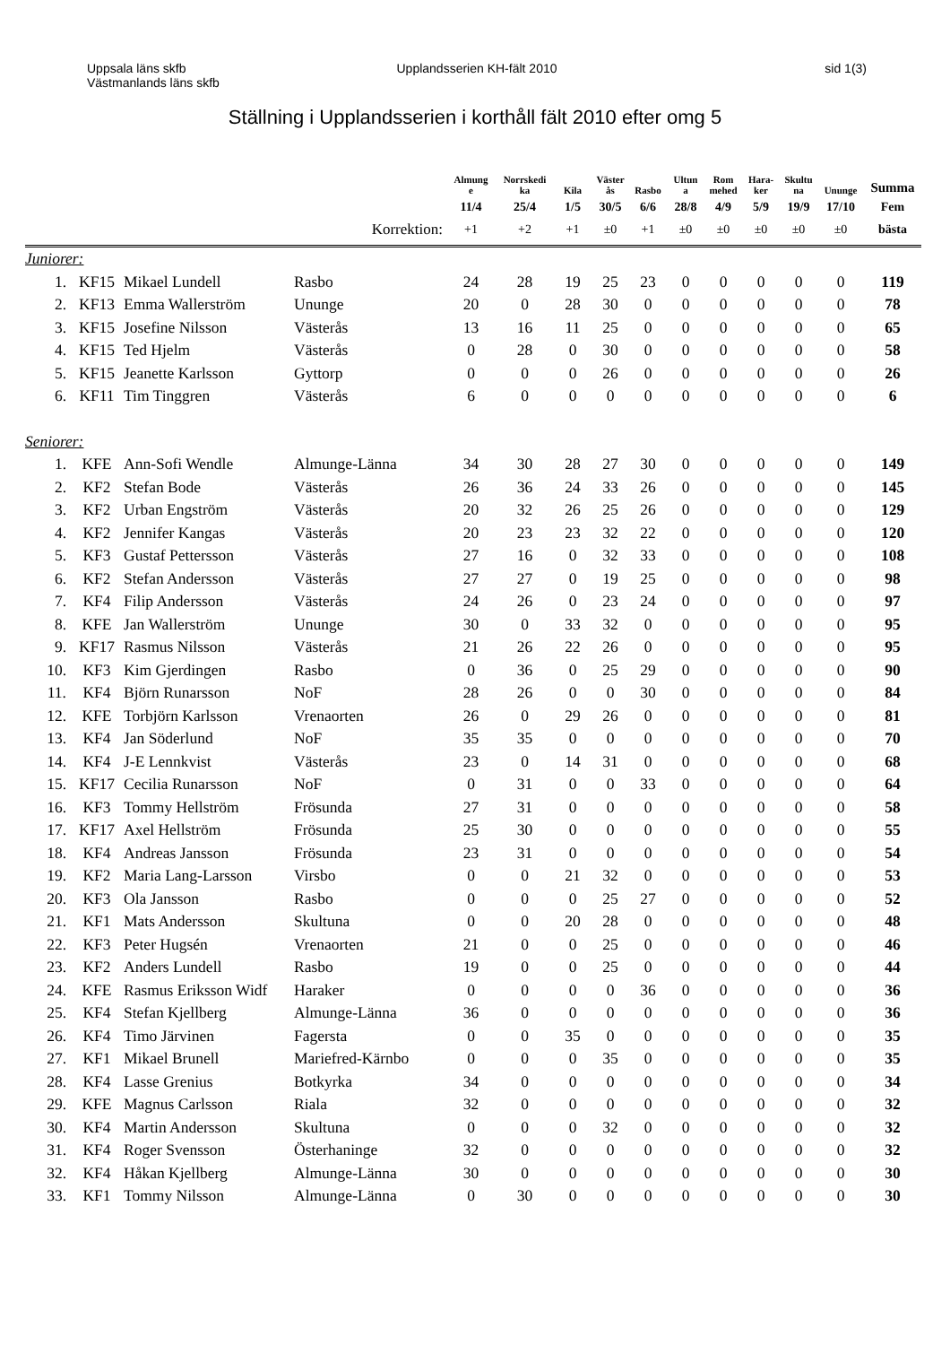Uppsala läns skfb
Västmanlands läns skfb
Upplandsserien KH-fält 2010 sid 1(3)
Ställning i Upplandsserien i korthåll fält 2010 efter omg 5
| | | | | Almung e | Norrskedi ka | Kila | Väster ås | Rasbo | Ultun a | Rom mehed | Hara- ker | Skultu na | Ununge | Summa |
| --- | --- | --- | --- | --- | --- | --- | --- | --- | --- | --- | --- | --- | --- | --- |
| | | | | 11/4 | 25/4 | 1/5 | 30/5 | 6/6 | 28/8 | 4/9 | 5/9 | 19/9 | 17/10 | Fem |
| | | | Korrektion: | +1 | +2 | +1 | ±0 | +1 | ±0 | ±0 | ±0 | ±0 | ±0 | bästa |
| Juniorer: | | | | | | | | | | | | | | |
| 1. | KF15 | Mikael Lundell | Rasbo | 24 | 28 | 19 | 25 | 23 | 0 | 0 | 0 | 0 | 0 | 119 |
| 2. | KF13 | Emma Wallerström | Ununge | 20 | 0 | 28 | 30 | 0 | 0 | 0 | 0 | 0 | 0 | 78 |
| 3. | KF15 | Josefine Nilsson | Västerås | 13 | 16 | 11 | 25 | 0 | 0 | 0 | 0 | 0 | 0 | 65 |
| 4. | KF15 | Ted Hjelm | Västerås | 0 | 28 | 0 | 30 | 0 | 0 | 0 | 0 | 0 | 0 | 58 |
| 5. | KF15 | Jeanette Karlsson | Gyttorp | 0 | 0 | 0 | 26 | 0 | 0 | 0 | 0 | 0 | 0 | 26 |
| 6. | KF11 | Tim Tinggren | Västerås | 6 | 0 | 0 | 0 | 0 | 0 | 0 | 0 | 0 | 0 | 6 |
| Seniorer: | | | | | | | | | | | | | | |
| 1. | KFE | Ann-Sofi Wendle | Almunge-Länna | 34 | 30 | 28 | 27 | 30 | 0 | 0 | 0 | 0 | 0 | 149 |
| 2. | KF2 | Stefan Bode | Västerås | 26 | 36 | 24 | 33 | 26 | 0 | 0 | 0 | 0 | 0 | 145 |
| 3. | KF2 | Urban Engström | Västerås | 20 | 32 | 26 | 25 | 26 | 0 | 0 | 0 | 0 | 0 | 129 |
| 4. | KF2 | Jennifer Kangas | Västerås | 20 | 23 | 23 | 32 | 22 | 0 | 0 | 0 | 0 | 0 | 120 |
| 5. | KF3 | Gustaf Pettersson | Västerås | 27 | 16 | 0 | 32 | 33 | 0 | 0 | 0 | 0 | 0 | 108 |
| 6. | KF2 | Stefan Andersson | Västerås | 27 | 27 | 0 | 19 | 25 | 0 | 0 | 0 | 0 | 0 | 98 |
| 7. | KF4 | Filip Andersson | Västerås | 24 | 26 | 0 | 23 | 24 | 0 | 0 | 0 | 0 | 0 | 97 |
| 8. | KFE | Jan Wallerström | Ununge | 30 | 0 | 33 | 32 | 0 | 0 | 0 | 0 | 0 | 0 | 95 |
| 9. | KF17 | Rasmus Nilsson | Västerås | 21 | 26 | 22 | 26 | 0 | 0 | 0 | 0 | 0 | 0 | 95 |
| 10. | KF3 | Kim Gjerdingen | Rasbo | 0 | 36 | 0 | 25 | 29 | 0 | 0 | 0 | 0 | 0 | 90 |
| 11. | KF4 | Björn Runarsson | NoF | 28 | 26 | 0 | 0 | 30 | 0 | 0 | 0 | 0 | 0 | 84 |
| 12. | KFE | Torbjörn Karlsson | Vrenaorten | 26 | 0 | 29 | 26 | 0 | 0 | 0 | 0 | 0 | 0 | 81 |
| 13. | KF4 | Jan Söderlund | NoF | 35 | 35 | 0 | 0 | 0 | 0 | 0 | 0 | 0 | 0 | 70 |
| 14. | KF4 | J-E Lennkvist | Västerås | 23 | 0 | 14 | 31 | 0 | 0 | 0 | 0 | 0 | 0 | 68 |
| 15. | KF17 | Cecilia Runarsson | NoF | 0 | 31 | 0 | 0 | 33 | 0 | 0 | 0 | 0 | 0 | 64 |
| 16. | KF3 | Tommy Hellström | Frösunda | 27 | 31 | 0 | 0 | 0 | 0 | 0 | 0 | 0 | 0 | 58 |
| 17. | KF17 | Axel Hellström | Frösunda | 25 | 30 | 0 | 0 | 0 | 0 | 0 | 0 | 0 | 0 | 55 |
| 18. | KF4 | Andreas Jansson | Frösunda | 23 | 31 | 0 | 0 | 0 | 0 | 0 | 0 | 0 | 0 | 54 |
| 19. | KF2 | Maria Lang-Larsson | Virsbo | 0 | 0 | 21 | 32 | 0 | 0 | 0 | 0 | 0 | 0 | 53 |
| 20. | KF3 | Ola Jansson | Rasbo | 0 | 0 | 0 | 25 | 27 | 0 | 0 | 0 | 0 | 0 | 52 |
| 21. | KF1 | Mats Andersson | Skultuna | 0 | 0 | 20 | 28 | 0 | 0 | 0 | 0 | 0 | 0 | 48 |
| 22. | KF3 | Peter Hugsén | Vrenaorten | 21 | 0 | 0 | 25 | 0 | 0 | 0 | 0 | 0 | 0 | 46 |
| 23. | KF2 | Anders Lundell | Rasbo | 19 | 0 | 0 | 25 | 0 | 0 | 0 | 0 | 0 | 0 | 44 |
| 24. | KFE | Rasmus Eriksson Widf | Haraker | 0 | 0 | 0 | 0 | 36 | 0 | 0 | 0 | 0 | 0 | 36 |
| 25. | KF4 | Stefan Kjellberg | Almunge-Länna | 36 | 0 | 0 | 0 | 0 | 0 | 0 | 0 | 0 | 0 | 36 |
| 26. | KF4 | Timo Järvinen | Fagersta | 0 | 0 | 35 | 0 | 0 | 0 | 0 | 0 | 0 | 0 | 35 |
| 27. | KF1 | Mikael Brunell | Mariefred-Kärnbo | 0 | 0 | 0 | 35 | 0 | 0 | 0 | 0 | 0 | 0 | 35 |
| 28. | KF4 | Lasse Grenius | Botkyrka | 34 | 0 | 0 | 0 | 0 | 0 | 0 | 0 | 0 | 0 | 34 |
| 29. | KFE | Magnus Carlsson | Riala | 32 | 0 | 0 | 0 | 0 | 0 | 0 | 0 | 0 | 0 | 32 |
| 30. | KF4 | Martin Andersson | Skultuna | 0 | 0 | 0 | 32 | 0 | 0 | 0 | 0 | 0 | 0 | 32 |
| 31. | KF4 | Roger Svensson | Österhaninge | 32 | 0 | 0 | 0 | 0 | 0 | 0 | 0 | 0 | 0 | 32 |
| 32. | KF4 | Håkan Kjellberg | Almunge-Länna | 30 | 0 | 0 | 0 | 0 | 0 | 0 | 0 | 0 | 0 | 30 |
| 33. | KF1 | Tommy Nilsson | Almunge-Länna | 0 | 30 | 0 | 0 | 0 | 0 | 0 | 0 | 0 | 0 | 30 |